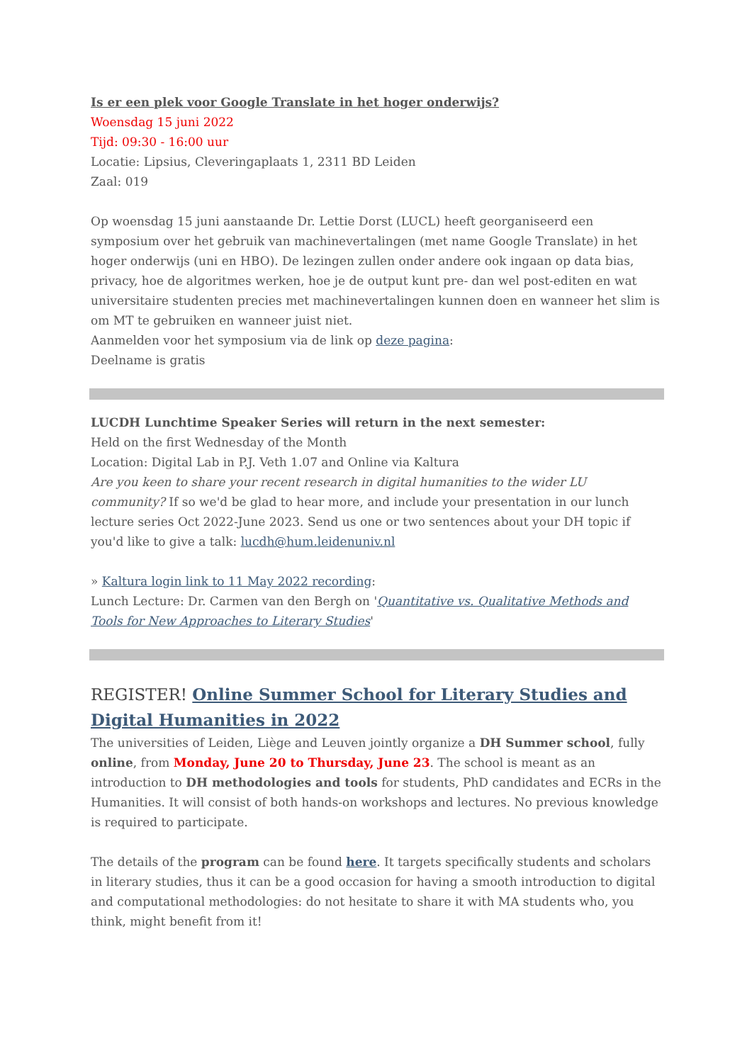Is er een plek voor Google Translate in het hoger onderwijs?
Woensdag 15 juni 2022
Tijd: 09:30 - 16:00 uur
Locatie: Lipsius, Cleveringaplaats 1, 2311 BD Leiden
Zaal: 019
Op woensdag 15 juni aanstaande Dr. Lettie Dorst (LUCL) heeft georganiseerd een symposium over het gebruik van machinevertalingen (met name Google Translate) in het hoger onderwijs (uni en HBO). De lezingen zullen onder andere ook ingaan op data bias, privacy, hoe de algoritmes werken, hoe je de output kunt pre- dan wel post-editen en wat universitaire studenten precies met machinevertalingen kunnen doen en wanneer het slim is om MT te gebruiken en wanneer juist niet.
Aanmelden voor het symposium via de link op deze pagina:
Deelname is gratis
LUCDH Lunchtime Speaker Series will return in the next semester:
Held on the first Wednesday of the Month
Location: Digital Lab in P.J. Veth 1.07 and Online via Kaltura
Are you keen to share your recent research in digital humanities to the wider LU community? If so we'd be glad to hear more, and include your presentation in our lunch lecture series Oct 2022-June 2023. Send us one or two sentences about your DH topic if you'd like to give a talk: lucdh@hum.leidenuniv.nl
» Kaltura login link to 11 May 2022 recording:
Lunch Lecture: Dr. Carmen van den Bergh on 'Quantitative vs. Qualitative Methods and Tools for New Approaches to Literary Studies'
REGISTER! Online Summer School for Literary Studies and Digital Humanities in 2022
The universities of Leiden, Liège and Leuven jointly organize a DH Summer school, fully online, from Monday, June 20 to Thursday, June 23. The school is meant as an introduction to DH methodologies and tools for students, PhD candidates and ECRs in the Humanities. It will consist of both hands-on workshops and lectures. No previous knowledge is required to participate.
The details of the program can be found here. It targets specifically students and scholars in literary studies, thus it can be a good occasion for having a smooth introduction to digital and computational methodologies: do not hesitate to share it with MA students who, you think, might benefit from it!